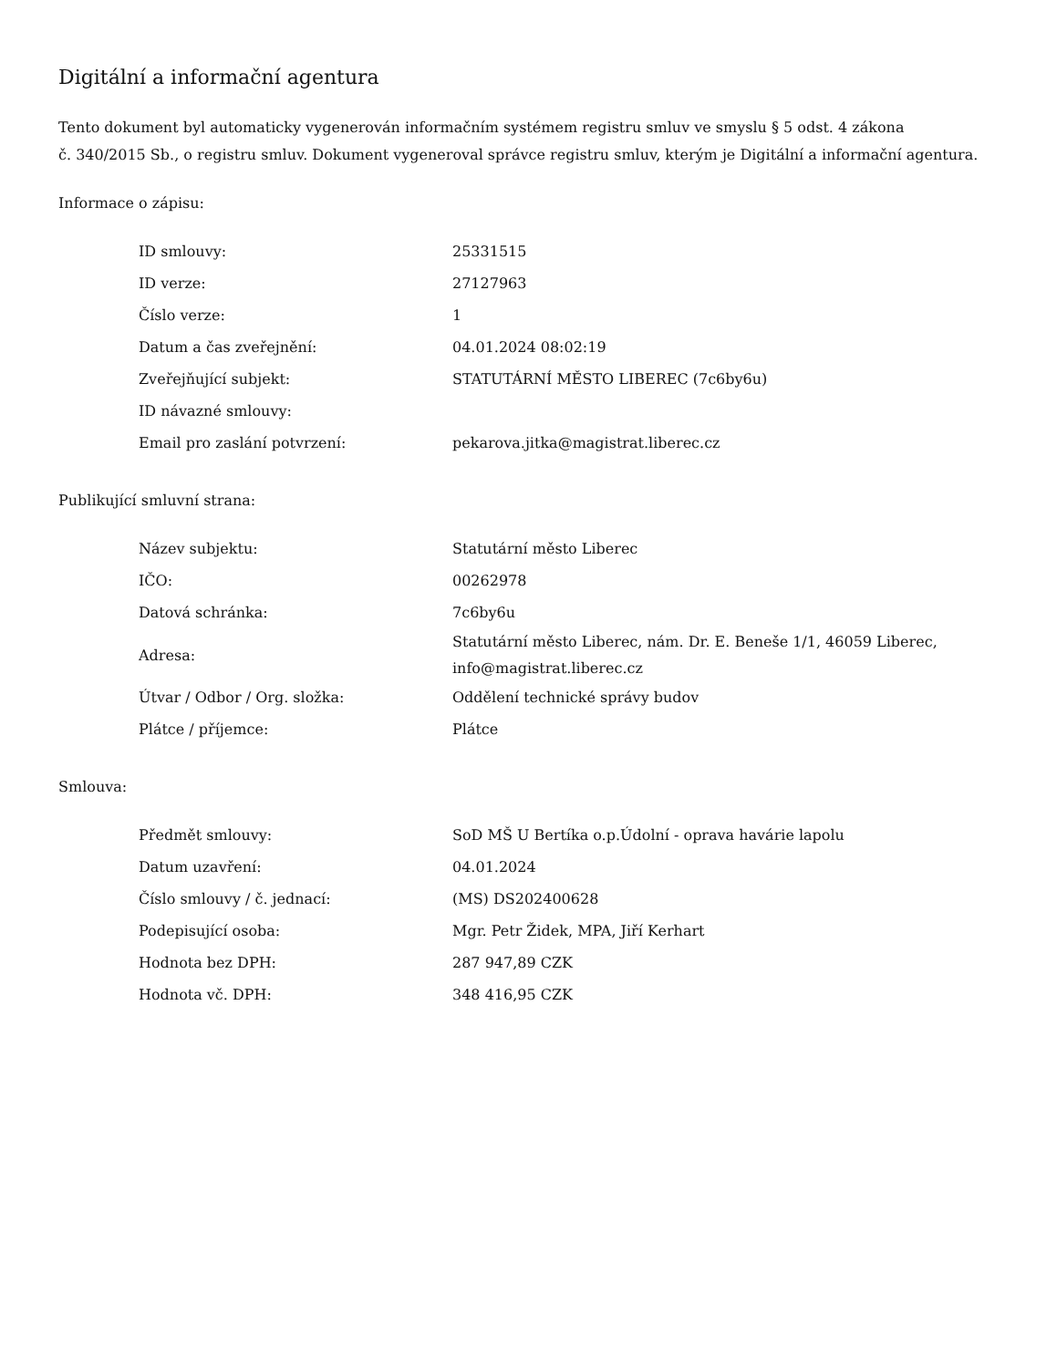Digitální a informační agentura
Tento dokument byl automaticky vygenerován informačním systémem registru smluv ve smyslu § 5 odst. 4 zákona
č. 340/2015 Sb., o registru smluv. Dokument vygeneroval správce registru smluv, kterým je Digitální a informační agentura.
Informace o zápisu:
| ID smlouvy: | 25331515 |
| ID verze: | 27127963 |
| Číslo verze: | 1 |
| Datum a čas zveřejnění: | 04.01.2024 08:02:19 |
| Zveřejňující subjekt: | STATUTÁRNÍ MĚSTO LIBEREC (7c6by6u) |
| ID návazné smlouvy: | |
| Email pro zaslání potvrzení: | pekarova.jitka@magistrat.liberec.cz |
Publikující smluvní strana:
| Název subjektu: | Statutární město Liberec |
| IČO: | 00262978 |
| Datová schránka: | 7c6by6u |
| Adresa: | Statutární město Liberec, nám. Dr. E. Beneše 1/1, 46059 Liberec, info@magistrat.liberec.cz |
| Útvar / Odbor / Org. složka: | Oddělení technické správy budov |
| Plátce / příjemce: | Plátce |
Smlouva:
| Předmět smlouvy: | SoD MŠ U Bertíka o.p.Údolní - oprava havárie lapolu |
| Datum uzavření: | 04.01.2024 |
| Číslo smlouvy / č. jednací: | (MS) DS202400628 |
| Podepisující osoba: | Mgr. Petr Židek, MPA, Jiří Kerhart |
| Hodnota bez DPH: | 287 947,89 CZK |
| Hodnota vč. DPH: | 348 416,95 CZK |